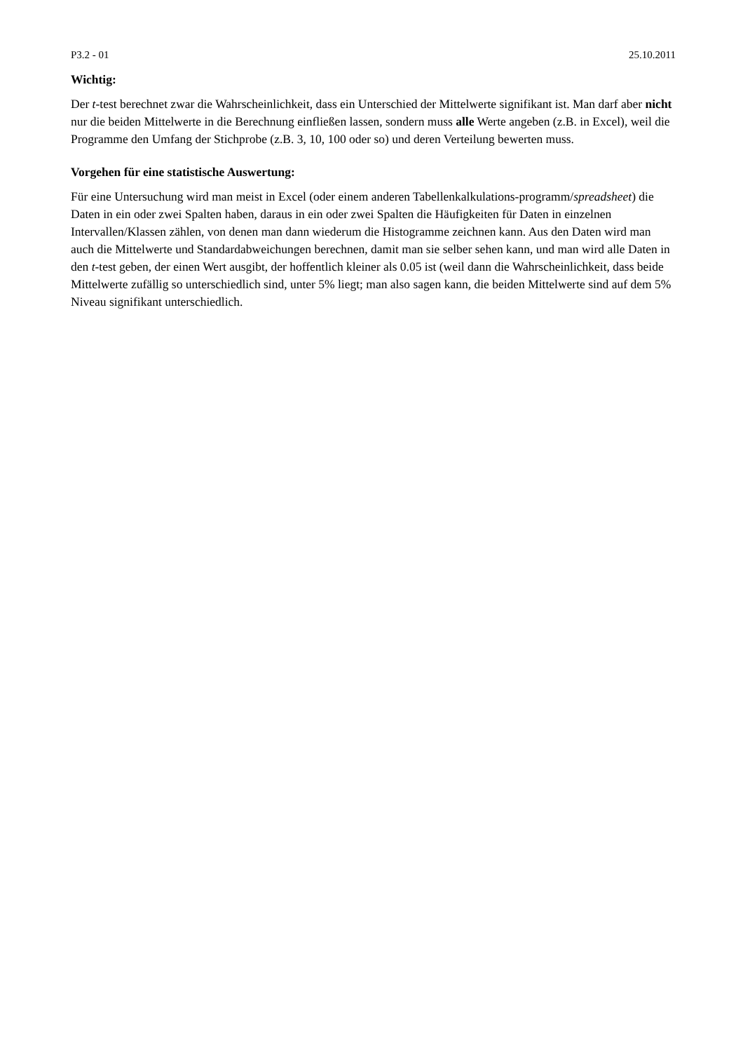P3.2 - 01 25.10.2011
Wichtig:
Der t-test berechnet zwar die Wahrscheinlichkeit, dass ein Unterschied der Mittelwerte signifikant ist. Man darf aber nicht nur die beiden Mittelwerte in die Berechnung einfließen lassen, sondern muss alle Werte angeben (z.B. in Excel), weil die Programme den Umfang der Stichprobe (z.B. 3, 10, 100 oder so) und deren Verteilung bewerten muss.
Vorgehen für eine statistische Auswertung:
Für eine Untersuchung wird man meist in Excel (oder einem anderen Tabellenkalkulations-programm/spreadsheet) die Daten in ein oder zwei Spalten haben, daraus in ein oder zwei Spalten die Häufigkeiten für Daten in einzelnen Intervallen/Klassen zählen, von denen man dann wiederum die Histogramme zeichnen kann. Aus den Daten wird man auch die Mittelwerte und Standardabweichungen berechnen, damit man sie selber sehen kann, und man wird alle Daten in den t-test geben, der einen Wert ausgibt, der hoffentlich kleiner als 0.05 ist (weil dann die Wahrscheinlichkeit, dass beide Mittelwerte zufällig so unterschiedlich sind, unter 5% liegt; man also sagen kann, die beiden Mittelwerte sind auf dem 5% Niveau signifikant unterschiedlich.